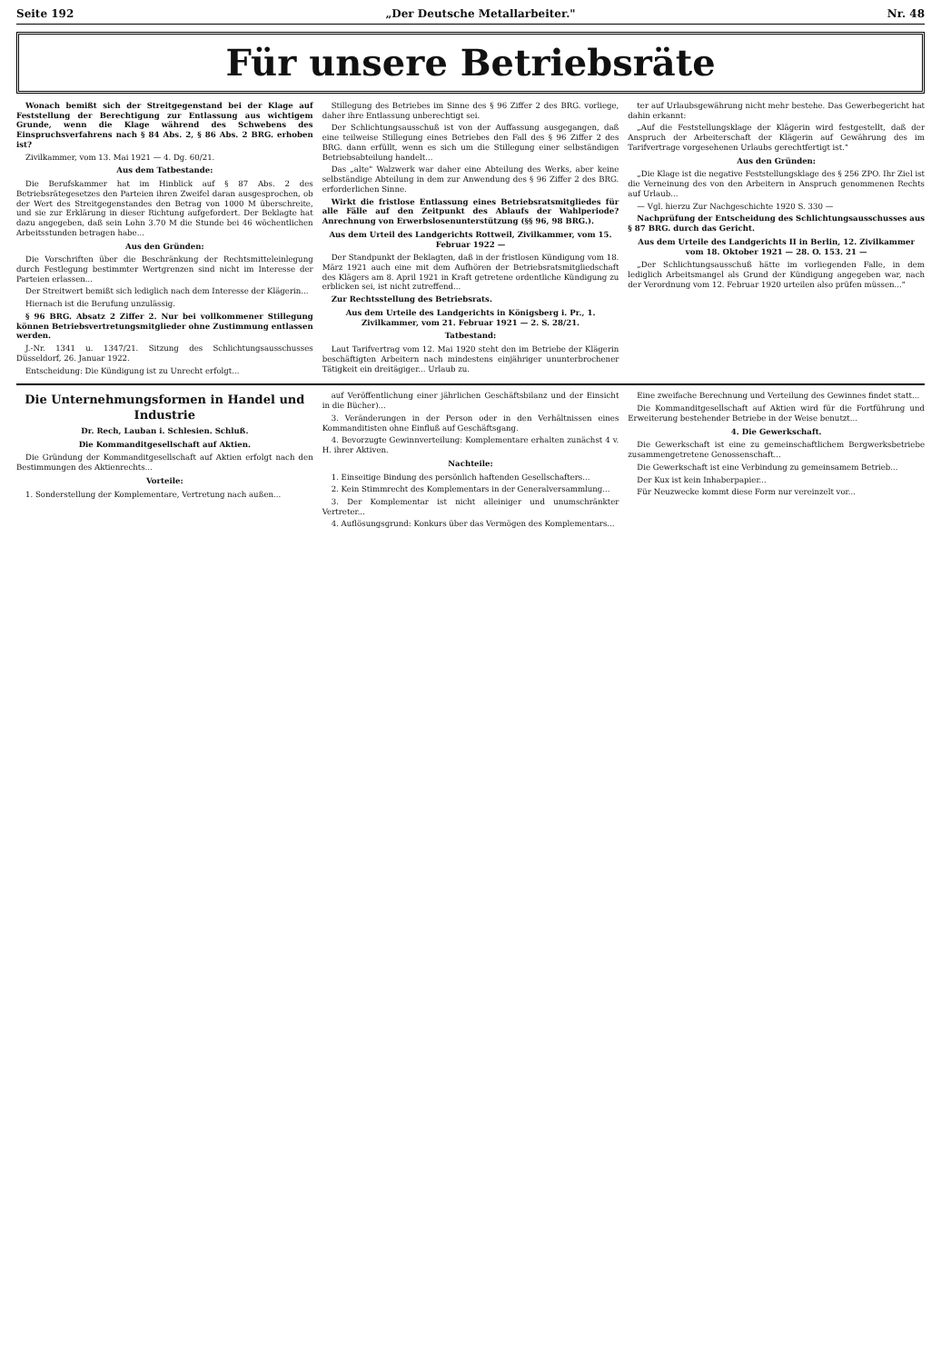Seite 192 „Der Deutsche Metallarbeiter." Nr. 48
Für unsere Betriebsräte
Wonach bemißt sich der Streitgegenstand bei der Klage auf Feststellung der Berechtigung zur Entlassung aus wichtigem Grunde, wenn die Klage während des Schwebens des Einspruchsverfahrens nach § 84 Abs. 2, § 86 Abs. 2 BRG. erhoben ist?
Zivilkammer, vom 13. Mai 1921 — 4. Dg. 60/21.
Aus dem Tatbestande:
Die Berufskammer hat im Hinblick auf § 87 Abs. 2 des Betriebsrätegesetzes den Parteien ihren Zweifel daran ausgesprochen, ob der Wert des Streitgegenstandes den Betrag von 1000 M überschreite, und sie zur Erklärung in dieser Richtung aufgefordert. Der Beklagte hat dazu angegeben, daß sein Lohn 3.70 M die Stunde bei 46 wöchentlichen Arbeitsstunden betragen habe...
Aus den Gründen:
Die Vorschriften über die Beschränkung der Rechtsmitteleinlegung durch Festlegung bestimmter Wertgrenzen sind nicht im Interesse der Parteien erlassen...
Der Streitwert bemißt sich lediglich nach dem Interesse der Klägerin...
Hiernach ist die Berufung unzulässig.
§ 96 BRG. Absatz 2 Ziffer 2. Nur bei vollkommener Stillegung können Betriebsvertretungsmitglieder ohne Zustimmung entlassen werden.
J.-Nr. 1341 u. 1347/21. Sitzung des Schlichtungsausschusses Düsseldorf, 26. Januar 1922.
Entscheidung: Die Kündigung ist zu Unrecht erfolgt...
Stillegung des Betriebes im Sinne des § 96 Ziffer 2 des BRG. vorliege, daher ihre Entlassung unberechtigt sei.
Der Schlichtungsausschuß ist von der Auffassung ausgegangen, daß eine teilweise Stillegung eines Betriebes den Fall des § 96 Ziffer 2 des BRG. dann erfüllt, wenn es sich um die Stillegung einer selbständigen Betriebsabteilung handelt...
Das „alte" Walzwerk war daher eine Abteilung des Werks, aber keine selbständige Abteilung in dem zur Anwendung des § 96 Ziffer 2 des BRG. erforderlichen Sinne.
Wirkt die fristlose Entlassung eines Betriebsratsmitgliedes für alle Fälle auf den Zeitpunkt des Ablaufs der Wahlperiode? Anrechnung von Erwerbslosenunterstützung (§§ 96, 98 BRG.).
Aus dem Urteil des Landgerichts Rottweil, Zivilkammer, vom 15. Februar 1922 —
Der Standpunkt der Beklagten, daß in der fristlosen Kündigung vom 18. März 1921 auch eine mit dem Aufhören der Betriebsratsmitgliedschaft des Klägers am 8. April 1921 in Kraft getretene ordentliche Kündigung zu erblicken sei, ist nicht zutreffend...
Zur Rechtsstellung des Betriebsrats.
Aus dem Urteile des Landgerichts in Königsberg i. Pr., 1. Zivilkammer, vom 21. Februar 1921 — 2. S. 28/21.
Tatbestand:
Laut Tarifvertrag vom 12. Mai 1920 steht den im Betriebe der Klägerin beschäftigten Arbeitern nach mindestens einjähriger ununterbrochener Tätigkeit ein dreitägiger... Urlaub zu.
ter auf Urlaubsgewährung nicht mehr bestehe. Das Gewerbegericht hat dahin erkannt:
„Auf die Feststellungsklage der Klägerin wird festgestellt, daß der Anspruch der Arbeiterschaft der Klägerin auf Gewährung des im Tarifvertrage vorgesehenen Urlaubs gerechtfertigt ist."
Aus den Gründen:
„Die Klage ist die negative Feststellungsklage des § 256 ZPO. Ihr Ziel ist die Verneinung des von den Arbeitern in Anspruch genommenen Rechts auf Urlaub...
— Vgl. hierzu Zur Nachgeschichte 1920 S. 330 —
Nachprüfung der Entscheidung des Schlichtungsausschusses aus § 87 BRG. durch das Gericht.
Aus dem Urteile des Landgerichts II in Berlin, 12. Zivilkammer vom 18. Oktober 1921 — 28. O. 153. 21 —
„Der Schlichtungsausschuß hätte im vorliegenden Falle, in dem lediglich Arbeitsmangel als Grund der Kündigung angegeben war, nach der Verordnung vom 12. Februar 1920 urteilen also prüfen müssen..."
Die Unternehmungsformen in Handel und Industrie
Dr. Rech, Lauban i. Schlesien. Schluß.
Die Kommanditgesellschaft auf Aktien.
Die Gründung der Kommanditgesellschaft auf Aktien erfolgt nach den Bestimmungen des Aktienrechts...
Vorteile:
1. Sonderstellung der Komplementare, Vertretung nach außen...
auf Veröffentlichung einer jährlichen Geschäftsbilanz und der Einsicht in die Bücher)...
3. Veränderungen in der Person oder in den Verhältnissen eines Kommanditisten ohne Einfluß auf Geschäftsgang.
4. Bevorzugte Gewinnverteilung: Komplementare erhalten zunächst 4 v. H. ihrer Aktiven.
Nachteile:
1. Einseitige Bindung des persönlich haftenden Gesellschafters...
2. Kein Stimmrecht des Komplementars in der Generalversammlung...
3. Der Komplementar ist nicht alleiniger und unumschränkter Vertreter...
4. Auflösungsgrund: Konkurs über das Vermögen des Komplementars...
Eine zweifache Berechnung und Verteilung des Gewinnes findet statt...
Die Kommanditgesellschaft auf Aktien wird für die Fortführung und Erweiterung bestehender Betriebe in der Weise benutzt...
4. Die Gewerkschaft.
Die Gewerkschaft ist eine zu gemeinschaftlichem Bergwerksbetriebe zusammengetretene Genossenschaft...
Die Gewerkschaft ist eine Verbindung zu gemeinsamem Betrieb...
Der Kux ist kein Inhaberpapier...
Für Neuzwecke kommt diese Form nur vereinzelt vor...